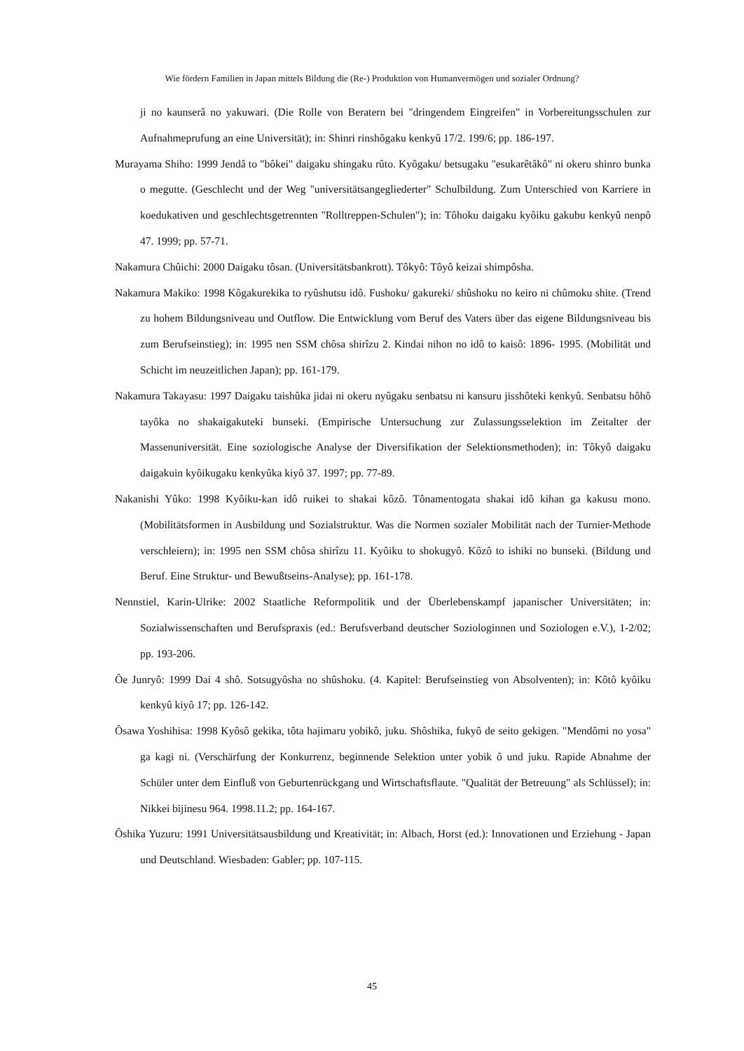Wie fördern Familien in Japan mittels Bildung die (Re-) Produktion von Humanvermögen und sozialer Ordnung?
ji no kaunserâ no yakuwari. (Die Rolle von Beratern bei "dringendem Eingreifen" in Vorbereitungsschulen zur Aufnahmeprufung an eine Universität); in: Shinri rinshôgaku kenkyû 17/2. 199/6; pp. 186-197.
Murayama Shiho: 1999 Jendâ to "bôkei" daigaku shingaku rûto. Kyôgaku/ betsugaku "esukarêtâkô" ni okeru shinro bunka o megutte. (Geschlecht und der Weg "universitätsangegliederter" Schulbildung. Zum Unterschied von Karriere in koedukativen und geschlechtsgetrennten "Rolltreppen-Schulen"); in: Tôhoku daigaku kyôiku gakubu kenkyû nenpô 47. 1999; pp. 57-71.
Nakamura Chûichi: 2000 Daigaku tôsan. (Universitätsbankrott). Tôkyô: Tôyô keizai shimpôsha.
Nakamura Makiko: 1998 Kôgakurekika to ryûshutsu idô. Fushoku/ gakureki/ shûshoku no keiro ni chûmoku shite. (Trend zu hohem Bildungsniveau und Outflow. Die Entwicklung vom Beruf des Vaters über das eigene Bildungsniveau bis zum Berufseinstieg); in: 1995 nen SSM chôsa shirîzu 2. Kindai nihon no idô to kaisô: 1896- 1995. (Mobilität und Schicht im neuzeitlichen Japan); pp. 161-179.
Nakamura Takayasu: 1997 Daigaku taishûka jidai ni okeru nyûgaku senbatsu ni kansuru jisshôteki kenkyû. Senbatsu hôhô tayôka no shakaigakuteki bunseki. (Empirische Untersuchung zur Zulassungsselektion im Zeitalter der Massenuniversität. Eine soziologische Analyse der Diversifikation der Selektionsmethoden); in: Tôkyô daigaku daigakuin kyôikugaku kenkyûka kiyô 37. 1997; pp. 77-89.
Nakanishi Yûko: 1998 Kyôiku-kan idô ruikei to shakai kôzô. Tônamentogata shakai idô kihan ga kakusu mono. (Mobilitätsformen in Ausbildung und Sozialstruktur. Was die Normen sozialer Mobilität nach der Turnier-Methode verschleiern); in: 1995 nen SSM chôsa shirîzu 11. Kyôiku to shokugyô. Kôzô to ishiki no bunseki. (Bildung und Beruf. Eine Struktur- und Bewußtseins-Analyse); pp. 161-178.
Nennstiel, Karin-Ulrike: 2002 Staatliche Reformpolitik und der Überlebenskampf japanischer Universitäten; in: Sozialwissenschaften und Berufspraxis (ed.: Berufsverband deutscher Soziologinnen und Soziologen e.V.), 1-2/02; pp. 193-206.
Ôe Junryô: 1999 Dai 4 shô. Sotsugyôsha no shûshoku. (4. Kapitel: Berufseinstieg von Absolventen); in: Kôtô kyôiku kenkyû kiyô 17; pp. 126-142.
Ôsawa Yoshihisa: 1998 Kyôsô gekika, tôta hajimaru yobikô, juku. Shôshika, fukyô de seito gekigen. "Mendômi no yosa" ga kagi ni. (Verschärfung der Konkurrenz, beginnende Selektion unter yobik ô und juku. Rapide Abnahme der Schüler unter dem Einfluß von Geburtenrückgang und Wirtschaftsflaute. "Qualität der Betreuung" als Schlüssel); in: Nikkei bijinesu 964. 1998.11.2; pp. 164-167.
Ôshika Yuzuru: 1991 Universitätsausbildung und Kreativität; in: Albach, Horst (ed.): Innovationen und Erziehung - Japan und Deutschland. Wiesbaden: Gabler; pp. 107-115.
45